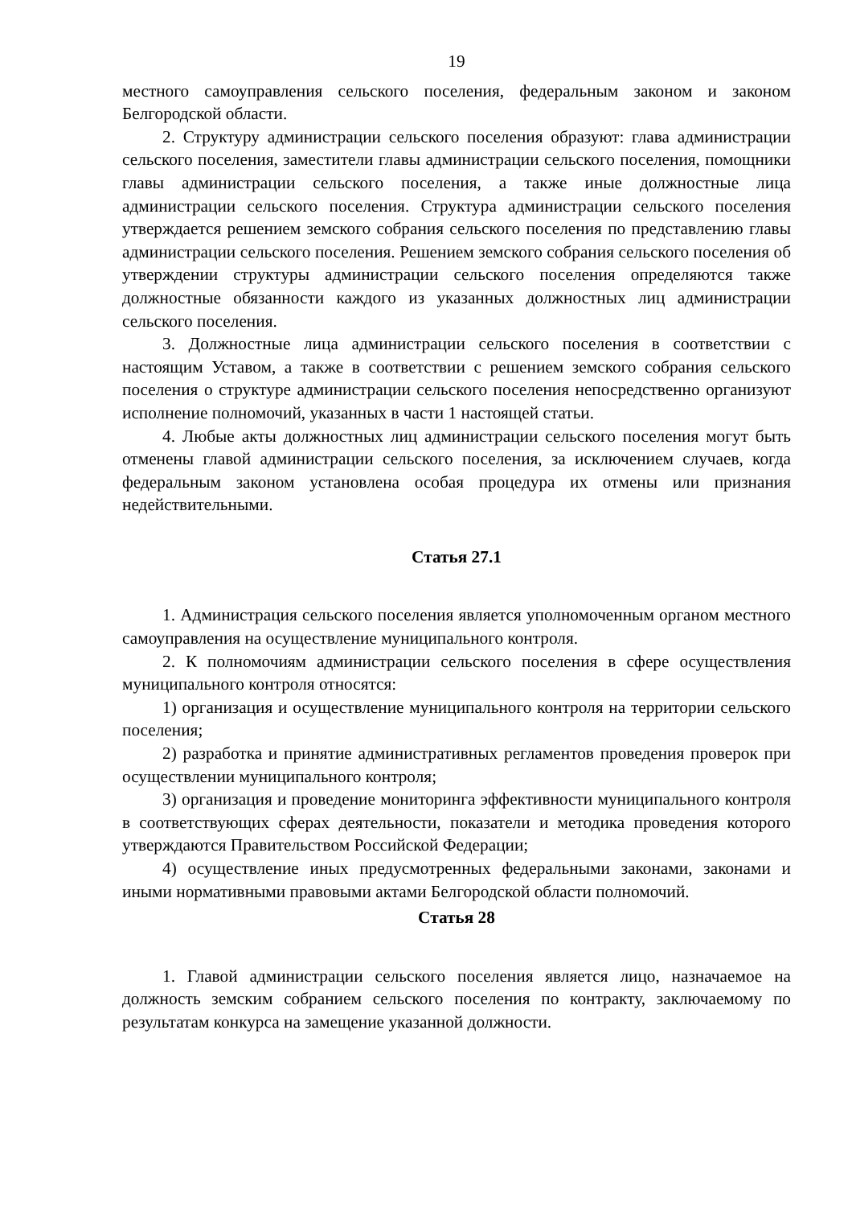19
местного самоуправления сельского поселения, федеральным законом и законом Белгородской области.
2. Структуру администрации сельского поселения образуют: глава администрации сельского поселения, заместители главы администрации сельского поселения, помощники главы администрации сельского поселения, а также иные должностные лица администрации сельского поселения. Структура администрации сельского поселения утверждается решением земского собрания сельского поселения по представлению главы администрации сельского поселения. Решением земского собрания сельского поселения об утверждении структуры администрации сельского поселения определяются также должностные обязанности каждого из указанных должностных лиц администрации сельского поселения.
3. Должностные лица администрации сельского поселения в соответствии с настоящим Уставом, а также в соответствии с решением земского собрания сельского поселения о структуре администрации сельского поселения непосредственно организуют исполнение полномочий, указанных в части 1 настоящей статьи.
4. Любые акты должностных лиц администрации сельского поселения могут быть отменены главой администрации сельского поселения, за исключением случаев, когда федеральным законом установлена особая процедура их отмены или признания недействительными.
Статья 27.1
1. Администрация сельского поселения является уполномоченным органом местного самоуправления на осуществление муниципального контроля.
2. К полномочиям администрации сельского поселения в сфере осуществления муниципального контроля относятся:
1) организация и осуществление муниципального контроля на территории сельского поселения;
2) разработка и принятие административных регламентов проведения проверок при осуществлении муниципального контроля;
3) организация и проведение мониторинга эффективности муниципального контроля в соответствующих сферах деятельности, показатели и методика проведения которого утверждаются Правительством Российской Федерации;
4) осуществление иных предусмотренных федеральными законами, законами и иными нормативными правовыми актами Белгородской области полномочий.
Статья 28
1. Главой администрации сельского поселения является лицо, назначаемое на должность земским собранием сельского поселения по контракту, заключаемому по результатам конкурса на замещение указанной должности.